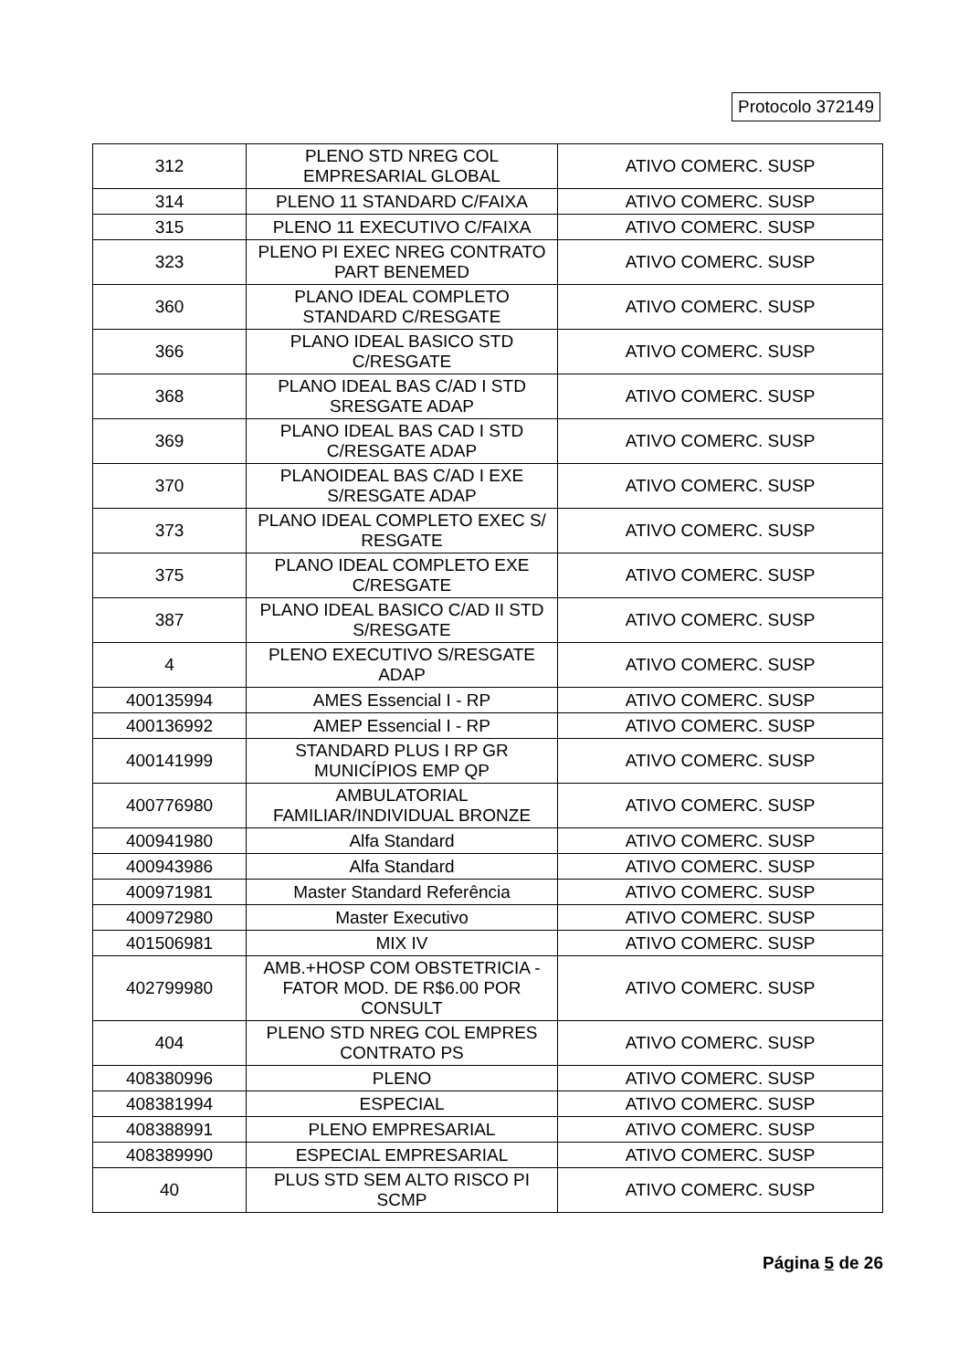Protocolo 372149
| 312 | PLENO STD NREG COL EMPRESARIAL GLOBAL | ATIVO COMERC. SUSP |
| 314 | PLENO 11 STANDARD C/FAIXA | ATIVO COMERC. SUSP |
| 315 | PLENO 11 EXECUTIVO C/FAIXA | ATIVO COMERC. SUSP |
| 323 | PLENO PI EXEC NREG CONTRATO PART BENEMED | ATIVO COMERC. SUSP |
| 360 | PLANO IDEAL COMPLETO STANDARD C/RESGATE | ATIVO COMERC. SUSP |
| 366 | PLANO IDEAL BASICO STD C/RESGATE | ATIVO COMERC. SUSP |
| 368 | PLANO IDEAL BAS C/AD I STD SRESGATE ADAP | ATIVO COMERC. SUSP |
| 369 | PLANO IDEAL BAS CAD I STD C/RESGATE ADAP | ATIVO COMERC. SUSP |
| 370 | PLANOIDEAL BAS C/AD I EXE S/RESGATE ADAP | ATIVO COMERC. SUSP |
| 373 | PLANO IDEAL COMPLETO EXEC S/ RESGATE | ATIVO COMERC. SUSP |
| 375 | PLANO IDEAL COMPLETO EXE C/RESGATE | ATIVO COMERC. SUSP |
| 387 | PLANO IDEAL BASICO C/AD II STD S/RESGATE | ATIVO COMERC. SUSP |
| 4 | PLENO EXECUTIVO S/RESGATE ADAP | ATIVO COMERC. SUSP |
| 400135994 | AMES Essencial I - RP | ATIVO COMERC. SUSP |
| 400136992 | AMEP Essencial I - RP | ATIVO COMERC. SUSP |
| 400141999 | STANDARD PLUS I RP GR MUNICÍPIOS EMP QP | ATIVO COMERC. SUSP |
| 400776980 | AMBULATORIAL FAMILIAR/INDIVIDUAL BRONZE | ATIVO COMERC. SUSP |
| 400941980 | Alfa Standard | ATIVO COMERC. SUSP |
| 400943986 | Alfa Standard | ATIVO COMERC. SUSP |
| 400971981 | Master Standard Referência | ATIVO COMERC. SUSP |
| 400972980 | Master Executivo | ATIVO COMERC. SUSP |
| 401506981 | MIX IV | ATIVO COMERC. SUSP |
| 402799980 | AMB.+HOSP COM OBSTETRICIA - FATOR MOD. DE R$6.00 POR CONSULT | ATIVO COMERC. SUSP |
| 404 | PLENO STD NREG COL EMPRES CONTRATO PS | ATIVO COMERC. SUSP |
| 408380996 | PLENO | ATIVO COMERC. SUSP |
| 408381994 | ESPECIAL | ATIVO COMERC. SUSP |
| 408388991 | PLENO EMPRESARIAL | ATIVO COMERC. SUSP |
| 408389990 | ESPECIAL EMPRESARIAL | ATIVO COMERC. SUSP |
| 40 | PLUS STD SEM ALTO RISCO PI SCMP | ATIVO COMERC. SUSP |
Página 5 de 26